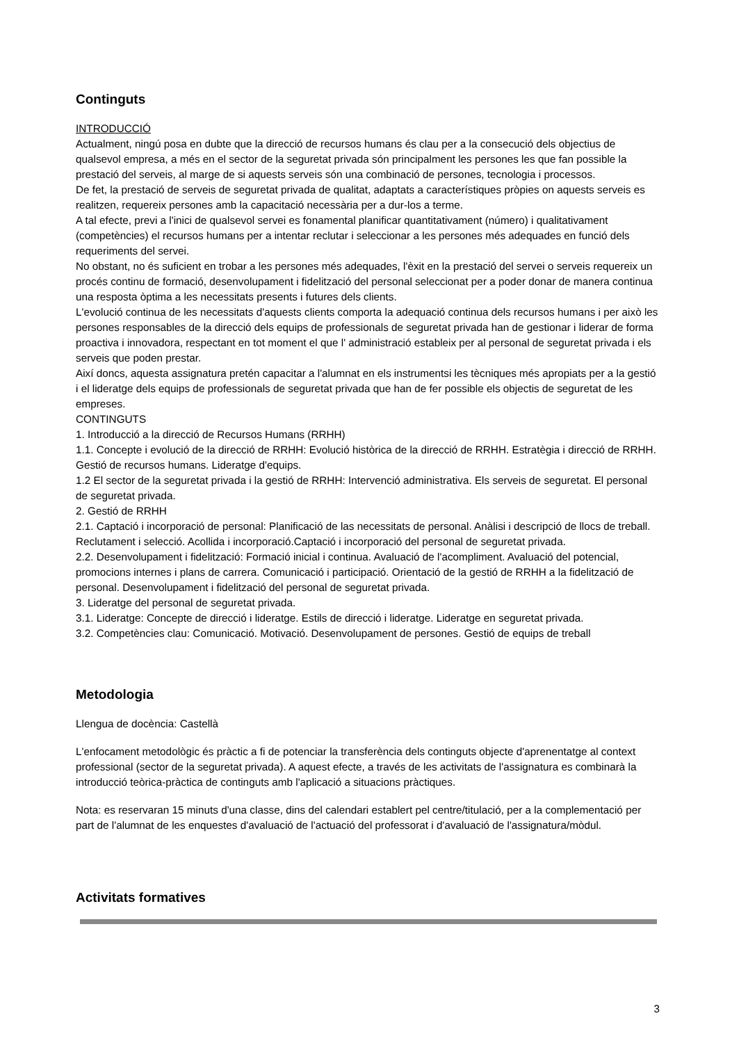Continguts
INTRODUCCIÓ
Actualment, ningú posa en dubte que la direcció de recursos humans és clau per a la consecució dels objectius de qualsevol empresa, a més en el sector de la seguretat privada són principalment les persones les que fan possible la prestació del serveis, al marge de si aquests serveis són una combinació de persones, tecnologia i processos.
De fet, la prestació de serveis de seguretat privada de qualitat, adaptats a característiques pròpies on aquests serveis es realitzen, requereix persones amb la capacitació necessària per a dur-los a terme.
A tal efecte, previ a l'inici de qualsevol servei es fonamental planificar quantitativament (número) i qualitativament (competències) el recursos humans per a intentar reclutar i seleccionar a les persones més adequades en funció dels requeriments del servei.
No obstant, no és suficient en trobar a les persones més adequades, l'èxit en la prestació del servei o serveis requereix un procés continu de formació, desenvolupament i fidelització del personal seleccionat per a poder donar de manera continua una resposta òptima a les necessitats presents i futures dels clients.
L'evolució continua de les necessitats d'aquests clients comporta la adequació continua dels recursos humans i per això les persones responsables de la direcció dels equips de professionals de seguretat privada han de gestionar i liderar de forma proactiva i innovadora, respectant en tot moment el que l' administració estableix per al personal de seguretat privada i els serveis que poden prestar.
Així doncs, aquesta assignatura pretén capacitar a l'alumnat en els instrumentsi les tècniques més apropiats per a la gestió i el lideratge dels equips de professionals de seguretat privada que han de fer possible els objectis de seguretat de les empreses.
CONTINGUTS
1. Introducció a la direcció de Recursos Humans (RRHH)
1.1. Concepte i evolució de la direcció de RRHH: Evolució històrica de la direcció de RRHH. Estratègia i direcció de RRHH. Gestió de recursos humans. Lideratge d'equips.
1.2 El sector de la seguretat privada i la gestió de RRHH: Intervenció administrativa. Els serveis de seguretat. El personal de seguretat privada.
2. Gestió de RRHH
2.1. Captació i incorporació de personal: Planificació de las necessitats de personal. Anàlisi i descripció de llocs de treball. Reclutament i selecció. Acollida i incorporació.Captació i incorporació del personal de seguretat privada.
2.2. Desenvolupament i fidelització: Formació inicial i continua. Avaluació de l'acompliment. Avaluació del potencial, promocions internes i plans de carrera. Comunicació i participació. Orientació de la gestió de RRHH a la fidelització de personal. Desenvolupament i fidelització del personal de seguretat privada.
3. Lideratge del personal de seguretat privada.
3.1. Lideratge: Concepte de direcció i lideratge. Estils de direcció i lideratge. Lideratge en seguretat privada.
3.2. Competències clau: Comunicació. Motivació. Desenvolupament de persones. Gestió de equips de treball
Metodologia
Llengua de docència: Castellà
L'enfocament metodològic és pràctic a fi de potenciar la transferència dels continguts objecte d'aprenentatge al context professional (sector de la seguretat privada). A aquest efecte, a través de les activitats de l'assignatura es combinarà la introducció teòrica-pràctica de continguts amb l'aplicació a situacions pràctiques.
Nota: es reservaran 15 minuts d'una classe, dins del calendari establert pel centre/titulació, per a la complementació per part de l'alumnat de les enquestes d'avaluació de l'actuació del professorat i d'avaluació de l'assignatura/mòdul.
Activitats formatives
3